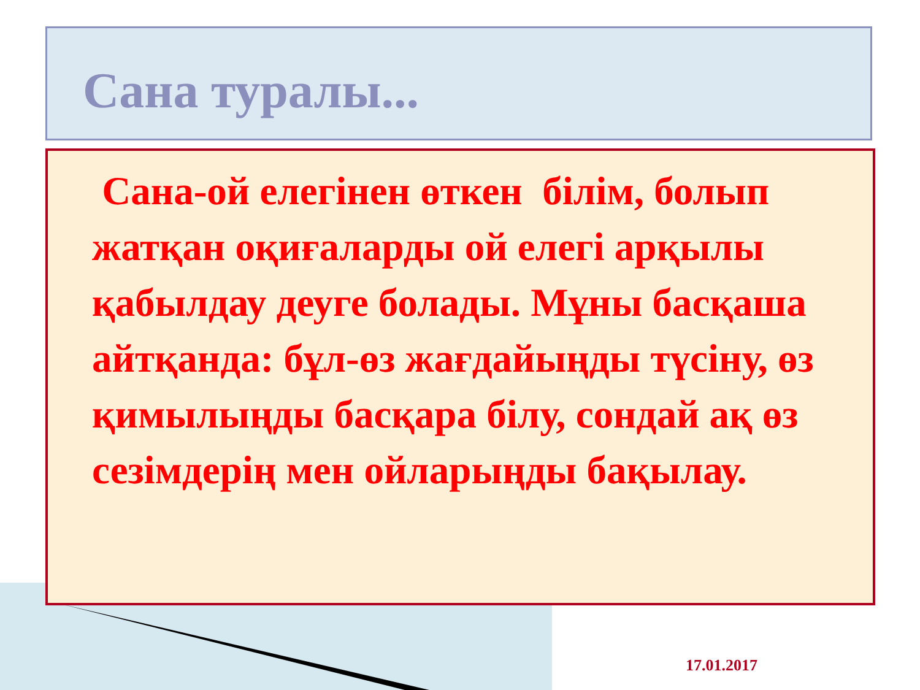Сана туралы...
Сана-ой елегінен өткен білім, болып жатқан оқиғаларды ой елегі арқылы қабылдау деуге болады. Мұны басқаша айтқанда: бұл-өз жағдайыңды түсіну, өз қимылыңды басқара білу, сондай ақ өз сезімдерің мен ойларыңды бақылау.
17.01.2017